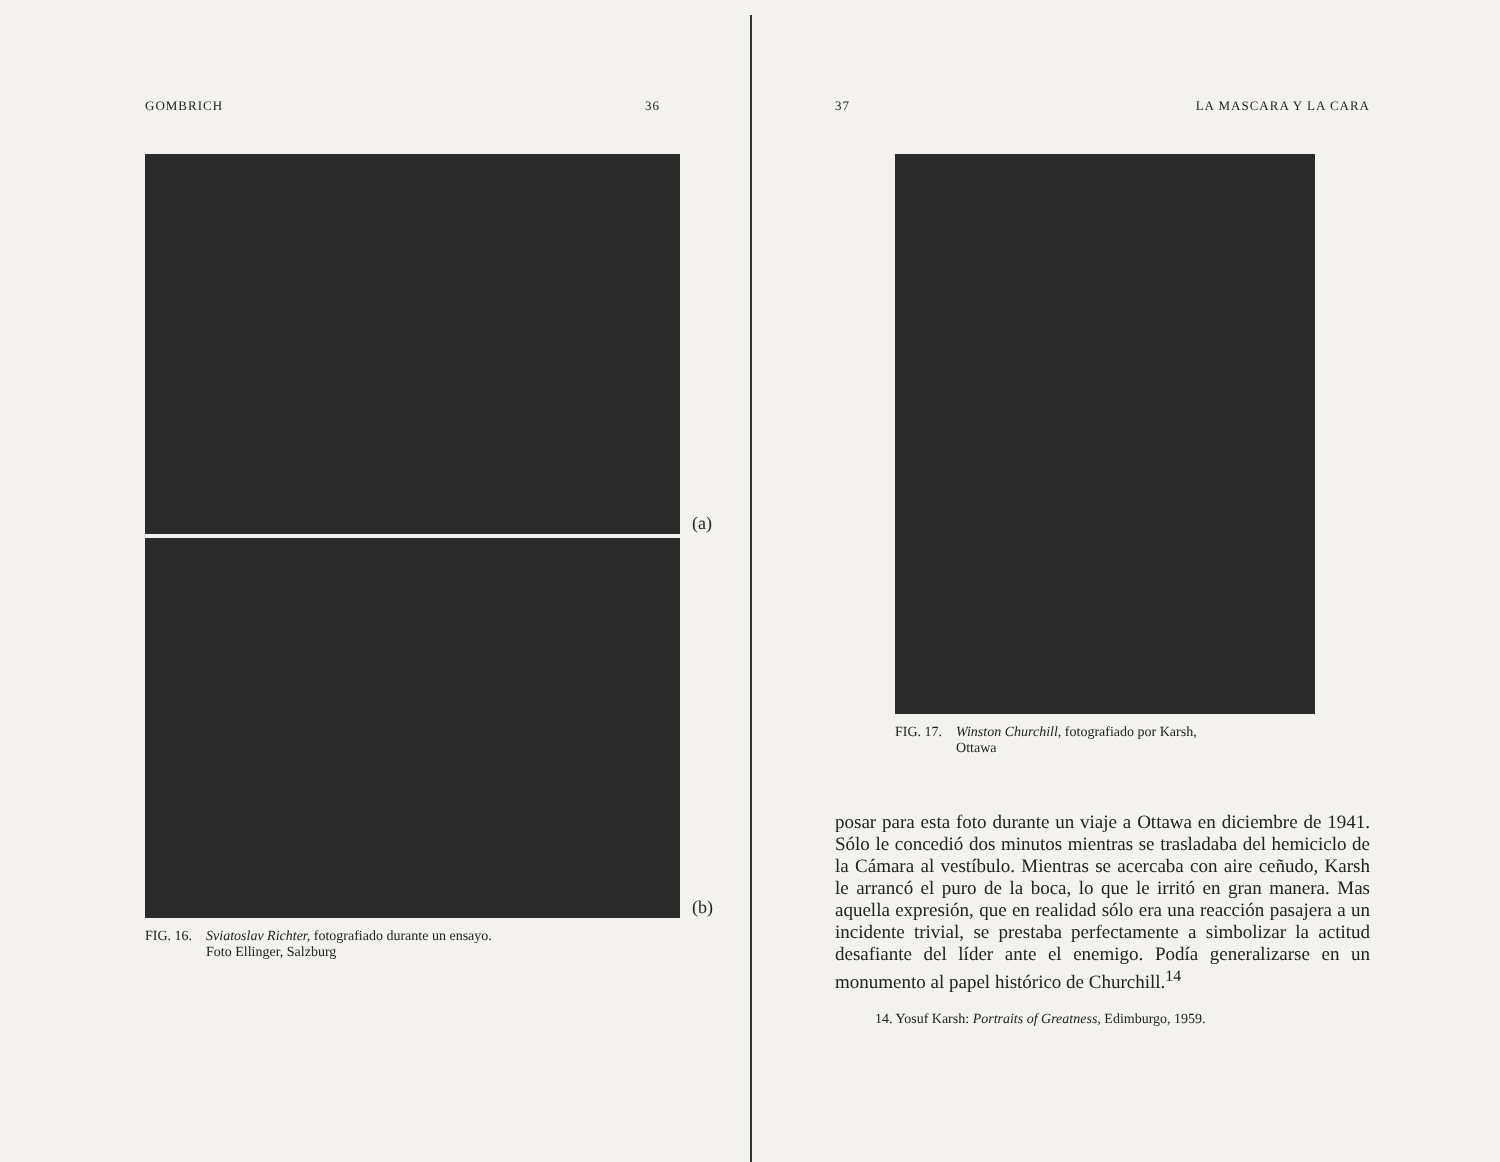GOMBRICH 36
(a)
(b)
FIG. 16. Sviatoslav Richter, fotografiado durante un ensayo.
Foto Ellinger, Salzburg
37 LA MASCARA Y LA CARA
FIG. 17. Winston Churchill, fotografiado por Karsh,
Ottawa
posar para esta foto durante un viaje a Ottawa en diciembre de 1941. Sólo le concedió dos minutos mientras se trasladaba del hemiciclo de la Cámara al vestíbulo. Mientras se acercaba con aire ceñudo, Karsh le arrancó el puro de la boca, lo que le irritó en gran manera. Mas aquella expresión, que en realidad sólo era una reacción pasajera a un incidente trivial, se prestaba perfectamente a simbolizar la actitud desafiante del líder ante el enemigo. Podía generalizarse en un monumento al papel histórico de Churchill.<sup>14</sup>
14. Yosuf Karsh: Portraits of Greatness, Edimburgo, 1959.